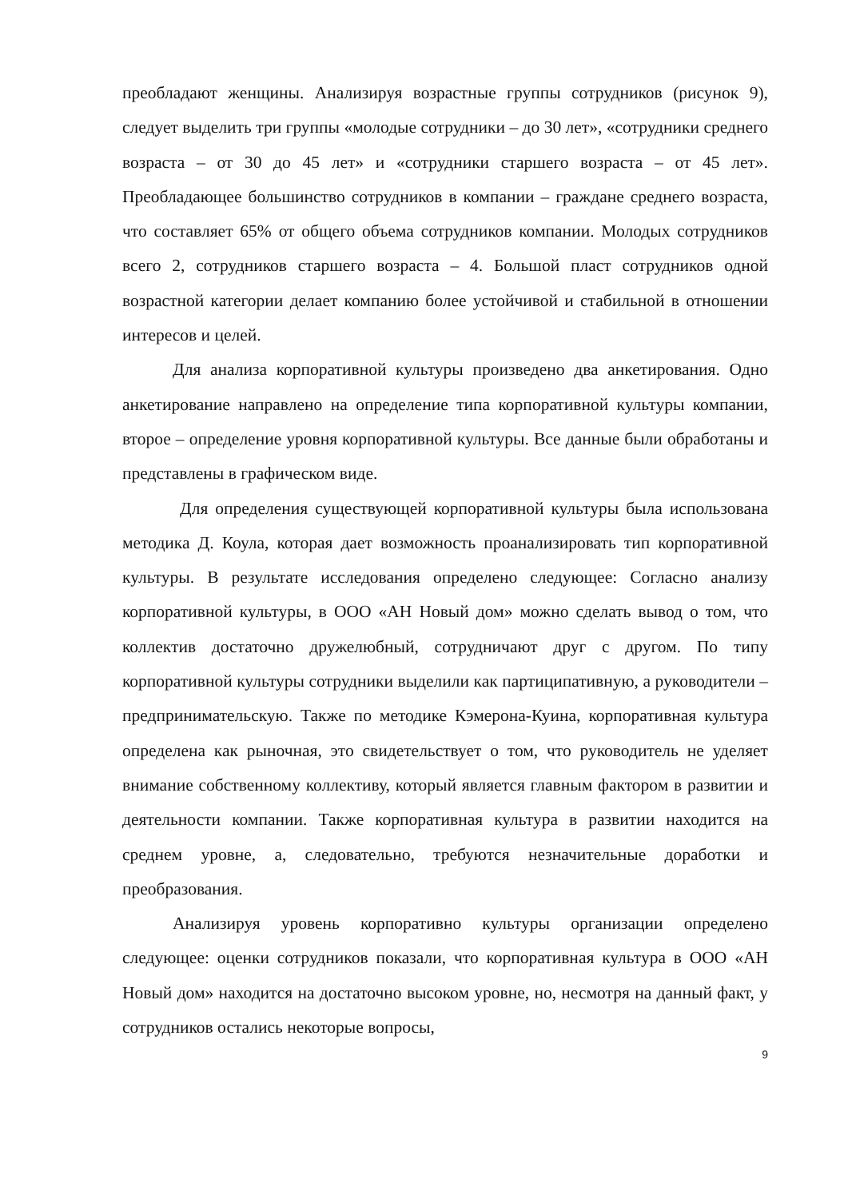преобладают женщины. Анализируя возрастные группы сотрудников (рисунок 9), следует выделить три группы «молодые сотрудники – до 30 лет», «сотрудники среднего возраста – от 30 до 45 лет» и «сотрудники старшего возраста – от 45 лет». Преобладающее большинство сотрудников в компании – граждане среднего возраста, что составляет 65% от общего объема сотрудников компании. Молодых сотрудников всего 2, сотрудников старшего возраста – 4. Большой пласт сотрудников одной возрастной категории делает компанию более устойчивой и стабильной в отношении интересов и целей.
Для анализа корпоративной культуры произведено два анкетирования. Одно анкетирование направлено на определение типа корпоративной культуры компании, второе – определение уровня корпоративной культуры. Все данные были обработаны и представлены в графическом виде.
Для определения существующей корпоративной культуры была использована методика Д. Коула, которая дает возможность проанализировать тип корпоративной культуры. В результате исследования определено следующее: Согласно анализу корпоративной культуры, в ООО «АН Новый дом» можно сделать вывод о том, что коллектив достаточно дружелюбный, сотрудничают друг с другом. По типу корпоративной культуры сотрудники выделили как партиципативную, а руководители – предпринимательскую. Также по методике Кэмерона-Куина, корпоративная культура определена как рыночная, это свидетельствует о том, что руководитель не уделяет внимание собственному коллективу, который является главным фактором в развитии и деятельности компании. Также корпоративная культура в развитии находится на среднем уровне, а, следовательно, требуются незначительные доработки и преобразования.
Анализируя уровень корпоративно культуры организации определено следующее: оценки сотрудников показали, что корпоративная культура в ООО «АН Новый дом» находится на достаточно высоком уровне, но, несмотря на данный факт, у сотрудников остались некоторые вопросы,
9